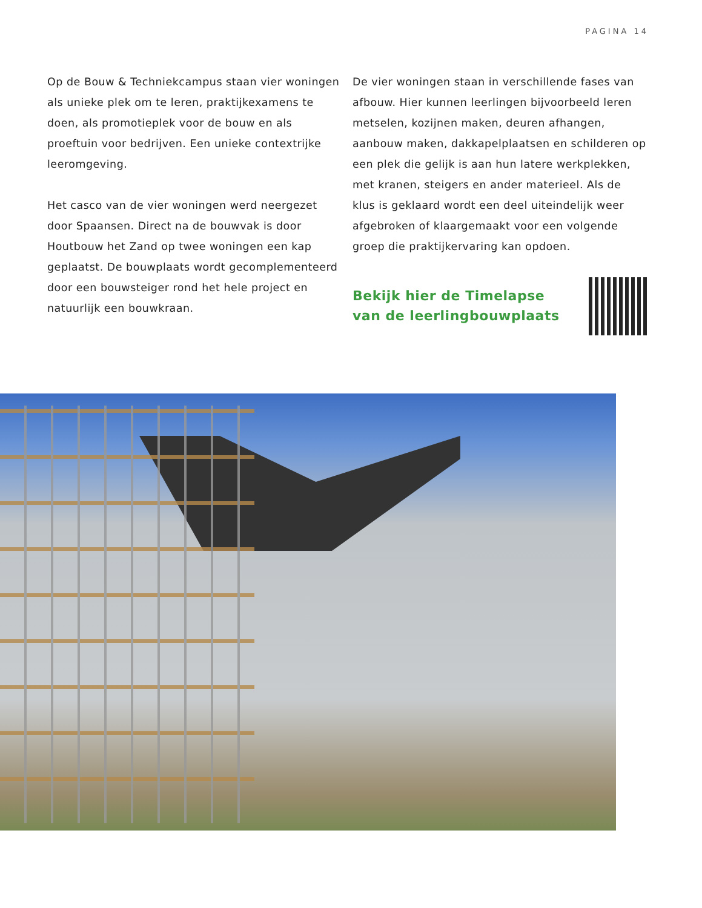PAGINA 14
Op de Bouw & Techniekcampus staan vier woningen als unieke plek om te leren, praktijkexamens te doen, als promotieplek voor de bouw en als proeftuin voor bedrijven. Een unieke contextrijke leeromgeving.
Het casco van de vier woningen werd neergezet door Spaansen. Direct na de bouwvak is door Houtbouw het Zand op twee woningen een kap geplaatst. De bouwplaats wordt gecomplementeerd door een bouwsteiger rond het hele project en natuurlijk een bouwkraan.
De vier woningen staan in verschillende fases van afbouw. Hier kunnen leerlingen bijvoorbeeld leren metselen, kozijnen maken, deuren afhangen, aanbouw maken, dakkapelplaatsen en schilderen op een plek die gelijk is aan hun latere werkplekken, met kranen, steigers en ander materieel. Als de klus is geklaard wordt een deel uiteindelijk weer afgebroken of klaargemaakt voor een volgende groep die praktijkervaring kan opdoen.
Bekijk hier de Timelapse
van de leerlingbouwplaats